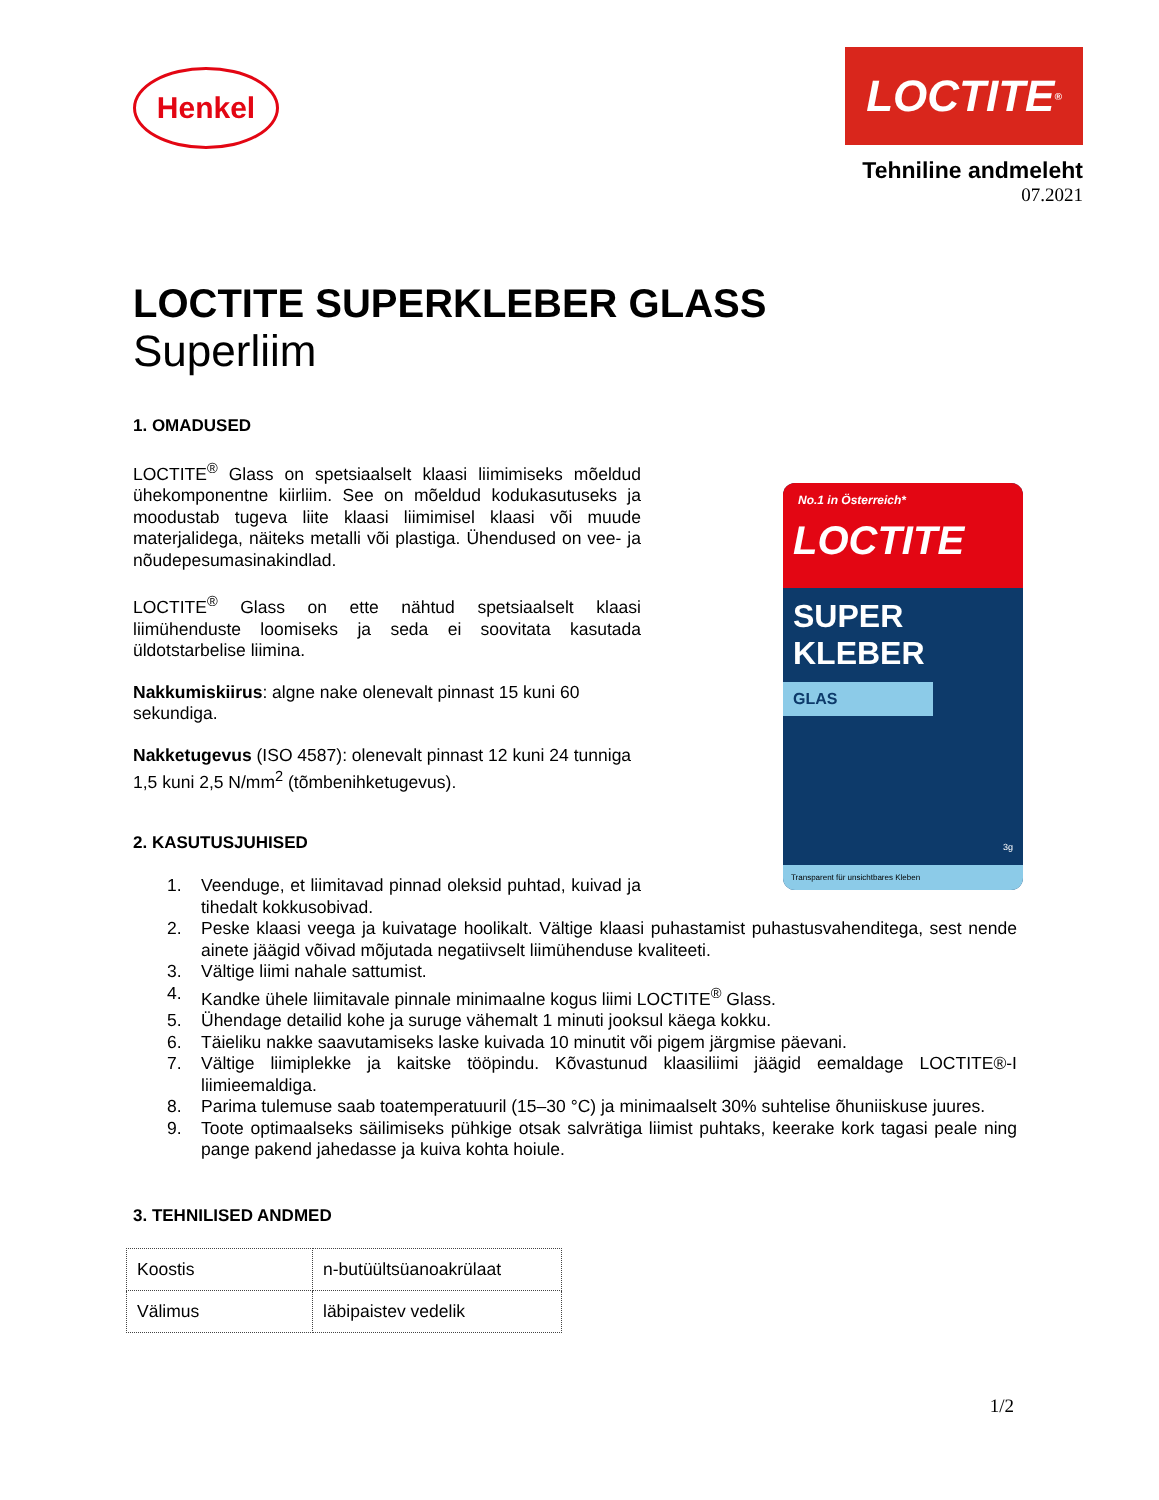Henkel
LOCTITE<sup>®</sup>
Tehniline andmeleht
07.2021
LOCTITE SUPERKLEBER GLASS
Superliim
1. OMADUSED
LOCTITE<sup>®</sup> Glass on spetsiaalselt klaasi liimimiseks mõeldud ühekomponentne kiirliim. See on mõeldud kodukasutuseks ja moodustab tugeva liite klaasi liimimisel klaasi või muude materjalidega, näiteks metalli või plastiga. Ühendused on vee- ja nõudepesumasinakindlad.
LOCTITE<sup>®</sup> Glass on ette nähtud spetsiaalselt klaasi liimühenduste loomiseks ja seda ei soovitata kasutada üldotstarbelise liimina.
Nakkumiskiirus: algne nake olenevalt pinnast 15 kuni 60 sekundiga.
Nakketugevus (ISO 4587): olenevalt pinnast 12 kuni 24 tunniga 1,5 kuni 2,5 N/mm<sup>2</sup> (tõmbenihketugevus).
No.1 in Österreich* LOCTITE
SUPER
KLEBER
GLAS
3g
Transparent für unsichtbares Kleben
2. KASUTUSJUHISED
1. Veenduge, et liimitavad pinnad oleksid puhtad, kuivad ja tihedalt kokkusobivad.
2. Peske klaasi veega ja kuivatage hoolikalt. Vältige klaasi puhastamist puhastusvahenditega, sest nende ainete jäägid võivad mõjutada negatiivselt liimühenduse kvaliteeti.
3. Vältige liimi nahale sattumist.
4. Kandke ühele liimitavale pinnale minimaalne kogus liimi LOCTITE<sup>®</sup> Glass.
5. Ühendage detailid kohe ja suruge vähemalt 1 minuti jooksul käega kokku.
6. Täieliku nakke saavutamiseks laske kuivada 10 minutit või pigem järgmise päevani.
7. Vältige liimiplekke ja kaitske tööpindu. Kõvastunud klaasiliimi jäägid eemaldage LOCTITE®-I liimieemaldiga.
8. Parima tulemuse saab toatemperatuuril (15–30 °C) ja minimaalselt 30% suhtelise õhuniiskuse juures.
9. Toote optimaalseks säilimiseks pühkige otsak salvrätiga liimist puhtaks, keerake kork tagasi peale ning pange pakend jahedasse ja kuiva kohta hoiule.
3. TEHNILISED ANDMED
| Koostis | n-butüültsüanoakrülaat |
| Välimus | läbipaistev vedelik |
1/2